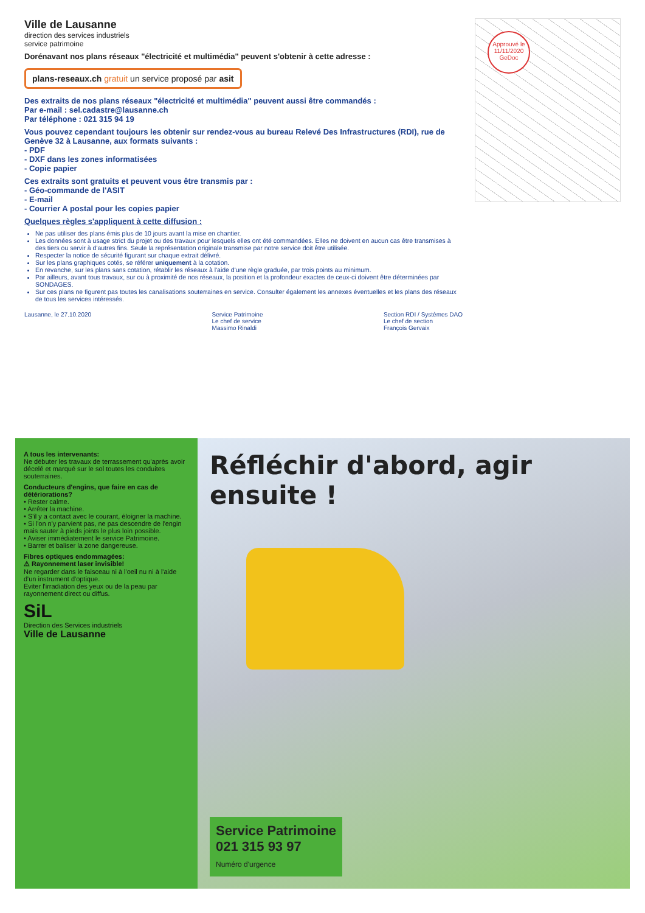Ville de Lausanne
direction des services industriels
service patrimoine
Dorénavant nos plans réseaux "électricité et multimédia" peuvent s'obtenir à cette adresse :
plans-reseaux.ch gratuit un service proposé par asit
Des extraits de nos plans réseaux "électricité et multimédia" peuvent aussi être commandés :
Par e-mail : sel.cadastre@lausanne.ch
Par téléphone : 021 315 94 19
Vous pouvez cependant toujours les obtenir sur rendez-vous au bureau Relevé Des Infrastructures (RDI), rue de Genève 32 à Lausanne, aux formats suivants :
- PDF
- DXF dans les zones informatisées
- Copie papier
Ces extraits sont gratuits et peuvent vous être transmis par :
- Géo-commande de l'ASIT
- E-mail
- Courrier A postal pour les copies papier
Quelques règles s'appliquent à cette diffusion :
Ne pas utiliser des plans émis plus de 10 jours avant la mise en chantier.
Les données sont à usage strict du projet ou des travaux pour lesquels elles ont été commandées. Elles ne doivent en aucun cas être transmises à des tiers ou servir à d'autres fins. Seule la représentation originale transmise par notre service doit être utilisée.
Respecter la notice de sécurité figurant sur chaque extrait délivré.
Sur les plans graphiques cotés, se référer uniquement à la cotation.
En revanche, sur les plans sans cotation, rétablir les réseaux à l'aide d'une règle graduée, par trois points au minimum.
Par ailleurs, avant tous travaux, sur ou à proximité de nos réseaux, la position et la profondeur exactes de ceux-ci doivent être déterminées par SONDAGES.
Sur ces plans ne figurent pas toutes les canalisations souterraines en service. Consulter également les annexes éventuelles et les plans des réseaux de tous les services intéressés.
Lausanne, le 27.10.2020 Service Patrimoine
Le chef de service
Massimo Rinaldi
Section RDI / Systèmes DAO
Le chef de section
François Gervaix
Approuvé le 11/11/2020 GeDoc
A tous les intervenants:
Ne débuter les travaux de terrassement qu'après avoir décelé et marqué sur le sol toutes les conduites souterraines.
Conducteurs d'engins, que faire en cas de détériorations?
• Rester calme.
• Arrêter la machine.
• S'il y a contact avec le courant, éloigner la machine.
• Si l'on n'y parvient pas, ne pas descendre de l'engin mais sauter à pieds joints le plus loin possible.
• Aviser immédiatement le service Patrimoine.
• Barrer et baliser la zone dangereuse.
Fibres optiques endommagées:
⚠ Rayonnement laser invisible!
Ne regarder dans le faisceau ni à l'oeil nu ni à l'aide d'un instrument d'optique.
Eviter l'irradiation des yeux ou de la peau par rayonnement direct ou diffus.
SiL
Direction des Services industriels
Ville de Lausanne
Réfléchir d'abord, agir ensuite !
Service Patrimoine
021 315 93 97
Numéro d'urgence